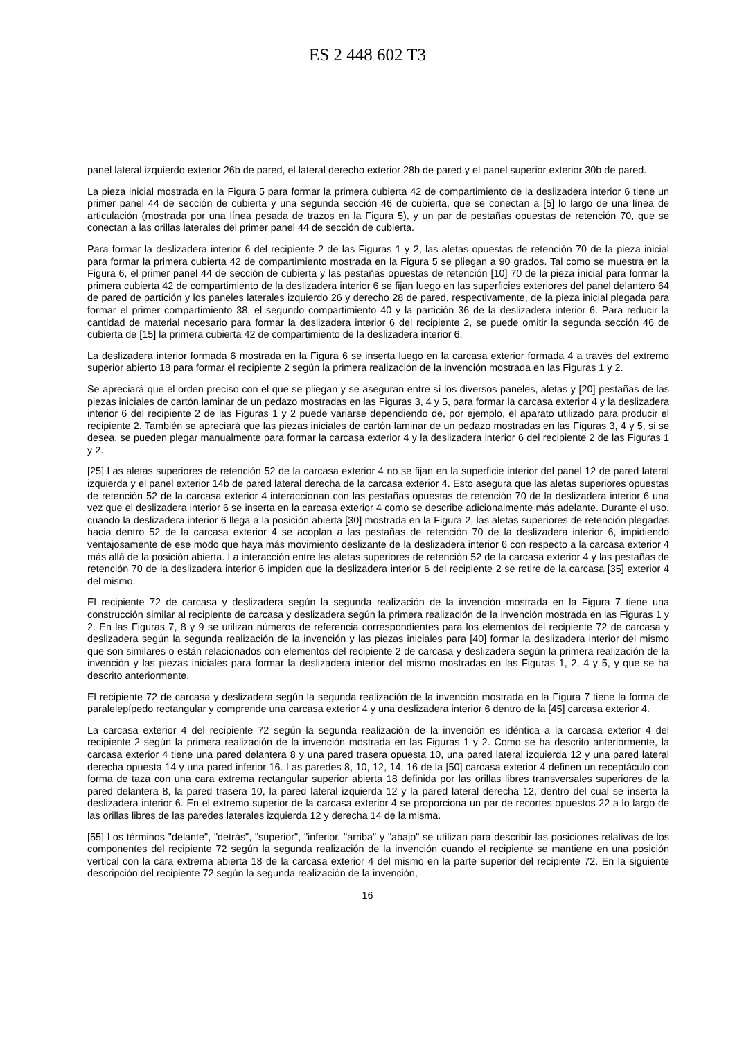ES 2 448 602 T3
panel lateral izquierdo exterior 26b de pared, el lateral derecho exterior 28b de pared y el panel superior exterior 30b de pared.
La pieza inicial mostrada en la Figura 5 para formar la primera cubierta 42 de compartimiento de la deslizadera interior 6 tiene un primer panel 44 de sección de cubierta y una segunda sección 46 de cubierta, que se conectan a [5] lo largo de una línea de articulación (mostrada por una línea pesada de trazos en la Figura 5), y un par de pestañas opuestas de retención 70, que se conectan a las orillas laterales del primer panel 44 de sección de cubierta.
Para formar la deslizadera interior 6 del recipiente 2 de las Figuras 1 y 2, las aletas opuestas de retención 70 de la pieza inicial para formar la primera cubierta 42 de compartimiento mostrada en la Figura 5 se pliegan a 90 grados. Tal como se muestra en la Figura 6, el primer panel 44 de sección de cubierta y las pestañas opuestas de retención [10] 70 de la pieza inicial para formar la primera cubierta 42 de compartimiento de la deslizadera interior 6 se fijan luego en las superficies exteriores del panel delantero 64 de pared de partición y los paneles laterales izquierdo 26 y derecho 28 de pared, respectivamente, de la pieza inicial plegada para formar el primer compartimiento 38, el segundo compartimiento 40 y la partición 36 de la deslizadera interior 6. Para reducir la cantidad de material necesario para formar la deslizadera interior 6 del recipiente 2, se puede omitir la segunda sección 46 de cubierta de [15] la primera cubierta 42 de compartimiento de la deslizadera interior 6.
La deslizadera interior formada 6 mostrada en la Figura 6 se inserta luego en la carcasa exterior formada 4 a través del extremo superior abierto 18 para formar el recipiente 2 según la primera realización de la invención mostrada en las Figuras 1 y 2.
Se apreciará que el orden preciso con el que se pliegan y se aseguran entre sí los diversos paneles, aletas y [20] pestañas de las piezas iniciales de cartón laminar de un pedazo mostradas en las Figuras 3, 4 y 5, para formar la carcasa exterior 4 y la deslizadera interior 6 del recipiente 2 de las Figuras 1 y 2 puede variarse dependiendo de, por ejemplo, el aparato utilizado para producir el recipiente 2. También se apreciará que las piezas iniciales de cartón laminar de un pedazo mostradas en las Figuras 3, 4 y 5, si se desea, se pueden plegar manualmente para formar la carcasa exterior 4 y la deslizadera interior 6 del recipiente 2 de las Figuras 1 y 2.
[25] Las aletas superiores de retención 52 de la carcasa exterior 4 no se fijan en la superficie interior del panel 12 de pared lateral izquierda y el panel exterior 14b de pared lateral derecha de la carcasa exterior 4. Esto asegura que las aletas superiores opuestas de retención 52 de la carcasa exterior 4 interaccionan con las pestañas opuestas de retención 70 de la deslizadera interior 6 una vez que el deslizadera interior 6 se inserta en la carcasa exterior 4 como se describe adicionalmente más adelante. Durante el uso, cuando la deslizadera interior 6 llega a la posición abierta [30] mostrada en la Figura 2, las aletas superiores de retención plegadas hacia dentro 52 de la carcasa exterior 4 se acoplan a las pestañas de retención 70 de la deslizadera interior 6, impidiendo ventajosamente de ese modo que haya más movimiento deslizante de la deslizadera interior 6 con respecto a la carcasa exterior 4 más allá de la posición abierta. La interacción entre las aletas superiores de retención 52 de la carcasa exterior 4 y las pestañas de retención 70 de la deslizadera interior 6 impiden que la deslizadera interior 6 del recipiente 2 se retire de la carcasa [35] exterior 4 del mismo.
El recipiente 72 de carcasa y deslizadera según la segunda realización de la invención mostrada en la Figura 7 tiene una construcción similar al recipiente de carcasa y deslizadera según la primera realización de la invención mostrada en las Figuras 1 y 2. En las Figuras 7, 8 y 9 se utilizan números de referencia correspondientes para los elementos del recipiente 72 de carcasa y deslizadera según la segunda realización de la invención y las piezas iniciales para [40] formar la deslizadera interior del mismo que son similares o están relacionados con elementos del recipiente 2 de carcasa y deslizadera según la primera realización de la invención y las piezas iniciales para formar la deslizadera interior del mismo mostradas en las Figuras 1, 2, 4 y 5, y que se ha descrito anteriormente.
El recipiente 72 de carcasa y deslizadera según la segunda realización de la invención mostrada en la Figura 7 tiene la forma de paralelepípedo rectangular y comprende una carcasa exterior 4 y una deslizadera interior 6 dentro de la [45] carcasa exterior 4.
La carcasa exterior 4 del recipiente 72 según la segunda realización de la invención es idéntica a la carcasa exterior 4 del recipiente 2 según la primera realización de la invención mostrada en las Figuras 1 y 2. Como se ha descrito anteriormente, la carcasa exterior 4 tiene una pared delantera 8 y una pared trasera opuesta 10, una pared lateral izquierda 12 y una pared lateral derecha opuesta 14 y una pared inferior 16. Las paredes 8, 10, 12, 14, 16 de la [50] carcasa exterior 4 definen un receptáculo con forma de taza con una cara extrema rectangular superior abierta 18 definida por las orillas libres transversales superiores de la pared delantera 8, la pared trasera 10, la pared lateral izquierda 12 y la pared lateral derecha 12, dentro del cual se inserta la deslizadera interior 6. En el extremo superior de la carcasa exterior 4 se proporciona un par de recortes opuestos 22 a lo largo de las orillas libres de las paredes laterales izquierda 12 y derecha 14 de la misma.
[55] Los términos "delante", "detrás", "superior", "inferior, "arriba" y "abajo" se utilizan para describir las posiciones relativas de los componentes del recipiente 72 según la segunda realización de la invención cuando el recipiente se mantiene en una posición vertical con la cara extrema abierta 18 de la carcasa exterior 4 del mismo en la parte superior del recipiente 72. En la siguiente descripción del recipiente 72 según la segunda realización de la invención,
16